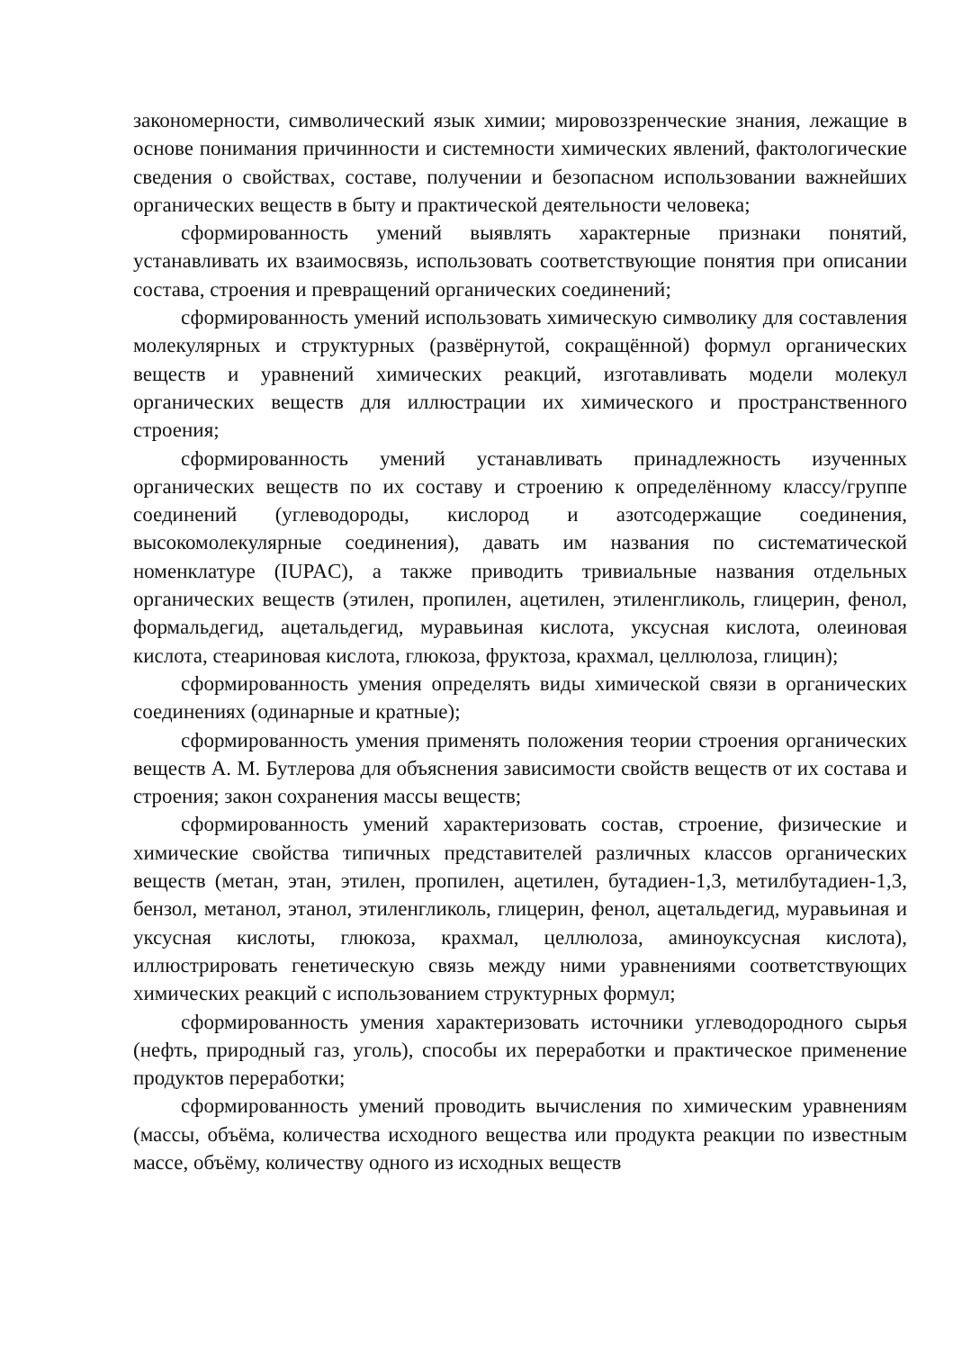закономерности, символический язык химии; мировоззренческие знания, лежащие в основе понимания причинности и системности химических явлений, фактологические сведения о свойствах, составе, получении и безопасном использовании важнейших органических веществ в быту и практической деятельности человека;
сформированность умений выявлять характерные признаки понятий, устанавливать их взаимосвязь, использовать соответствующие понятия при описании состава, строения и превращений органических соединений;
сформированность умений использовать химическую символику для составления молекулярных и структурных (развёрнутой, сокращённой) формул органических веществ и уравнений химических реакций, изготавливать модели молекул органических веществ для иллюстрации их химического и пространственного строения;
сформированность умений устанавливать принадлежность изученных органических веществ по их составу и строению к определённому классу/группе соединений (углеводороды, кислород и азотсодержащие соединения, высокомолекулярные соединения), давать им названия по систематической номенклатуре (IUPAC), а также приводить тривиальные названия отдельных органических веществ (этилен, пропилен, ацетилен, этиленгликоль, глицерин, фенол, формальдегид, ацетальдегид, муравьиная кислота, уксусная кислота, олеиновая кислота, стеариновая кислота, глюкоза, фруктоза, крахмал, целлюлоза, глицин);
сформированность умения определять виды химической связи в органических соединениях (одинарные и кратные);
сформированность умения применять положения теории строения органических веществ А. М. Бутлерова для объяснения зависимости свойств веществ от их состава и строения; закон сохранения массы веществ;
сформированность умений характеризовать состав, строение, физические и химические свойства типичных представителей различных классов органических веществ (метан, этан, этилен, пропилен, ацетилен, бутадиен-1,3, метилбутадиен-1,3, бензол, метанол, этанол, этиленгликоль, глицерин, фенол, ацетальдегид, муравьиная и уксусная кислоты, глюкоза, крахмал, целлюлоза, аминоуксусная кислота), иллюстрировать генетическую связь между ними уравнениями соответствующих химических реакций с использованием структурных формул;
сформированность умения характеризовать источники углеводородного сырья (нефть, природный газ, уголь), способы их переработки и практическое применение продуктов переработки;
сформированность умений проводить вычисления по химическим уравнениям (массы, объёма, количества исходного вещества или продукта реакции по известным массе, объёму, количеству одного из исходных веществ